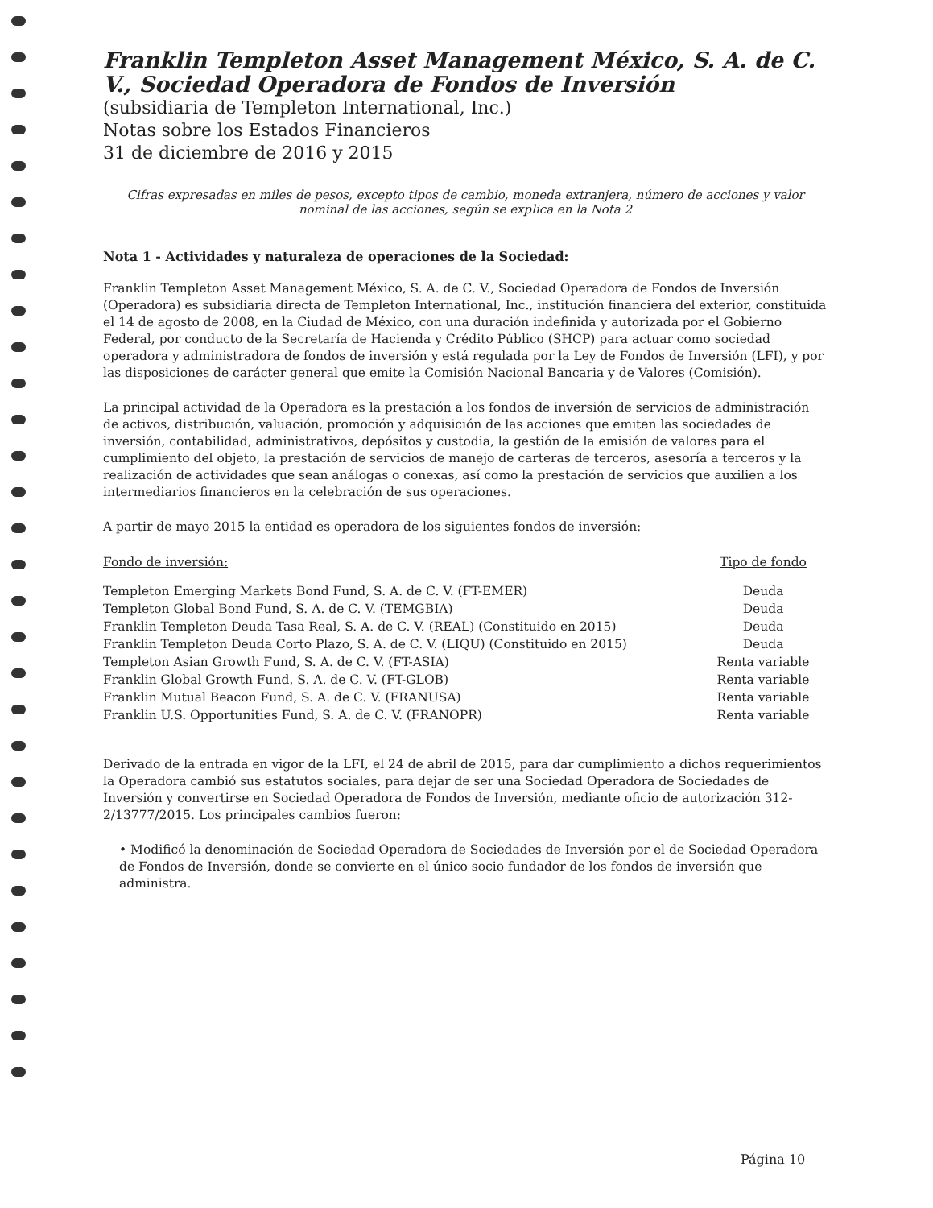Franklin Templeton Asset Management México, S. A. de C. V., Sociedad Operadora de Fondos de Inversión
(subsidiaria de Templeton International, Inc.)
Notas sobre los Estados Financieros
31 de diciembre de 2016 y 2015
Cifras expresadas en miles de pesos, excepto tipos de cambio, moneda extranjera, número de acciones y valor nominal de las acciones, según se explica en la Nota 2
Nota 1 - Actividades y naturaleza de operaciones de la Sociedad:
Franklin Templeton Asset Management México, S. A. de C. V., Sociedad Operadora de Fondos de Inversión (Operadora) es subsidiaria directa de Templeton International, Inc., institución financiera del exterior, constituida el 14 de agosto de 2008, en la Ciudad de México, con una duración indefinida y autorizada por el Gobierno Federal, por conducto de la Secretaría de Hacienda y Crédito Público (SHCP) para actuar como sociedad operadora y administradora de fondos de inversión y está regulada por la Ley de Fondos de Inversión (LFI), y por las disposiciones de carácter general que emite la Comisión Nacional Bancaria y de Valores (Comisión).
La principal actividad de la Operadora es la prestación a los fondos de inversión de servicios de administración de activos, distribución, valuación, promoción y adquisición de las acciones que emiten las sociedades de inversión, contabilidad, administrativos, depósitos y custodia, la gestión de la emisión de valores para el cumplimiento del objeto, la prestación de servicios de manejo de carteras de terceros, asesoría a terceros y la realización de actividades que sean análogas o conexas, así como la prestación de servicios que auxilien a los intermediarios financieros en la celebración de sus operaciones.
A partir de mayo 2015 la entidad es operadora de los siguientes fondos de inversión:
| Fondo de inversión: | Tipo de fondo |
| --- | --- |
| Templeton Emerging Markets Bond Fund, S. A. de C. V. (FT-EMER) | Deuda |
| Templeton Global Bond Fund, S. A. de C. V. (TEMGBIA) | Deuda |
| Franklin Templeton Deuda Tasa Real, S. A. de C. V. (REAL) (Constituido en 2015) | Deuda |
| Franklin Templeton Deuda Corto Plazo, S. A. de C. V. (LIQU) (Constituido en 2015) | Deuda |
| Templeton Asian Growth Fund, S. A. de C. V. (FT-ASIA) | Renta variable |
| Franklin Global Growth Fund, S. A. de C. V. (FT-GLOB) | Renta variable |
| Franklin Mutual Beacon Fund, S. A. de C. V. (FRANUSA) | Renta variable |
| Franklin U.S. Opportunities Fund, S. A. de C. V. (FRANOPR) | Renta variable |
Derivado de la entrada en vigor de la LFI, el 24 de abril de 2015, para dar cumplimiento a dichos requerimientos la Operadora cambió sus estatutos sociales, para dejar de ser una Sociedad Operadora de Sociedades de Inversión y convertirse en Sociedad Operadora de Fondos de Inversión, mediante oficio de autorización 312-2/13777/2015. Los principales cambios fueron:
• Modificó la denominación de Sociedad Operadora de Sociedades de Inversión por el de Sociedad Operadora de Fondos de Inversión, donde se convierte en el único socio fundador de los fondos de inversión que administra.
Página 10